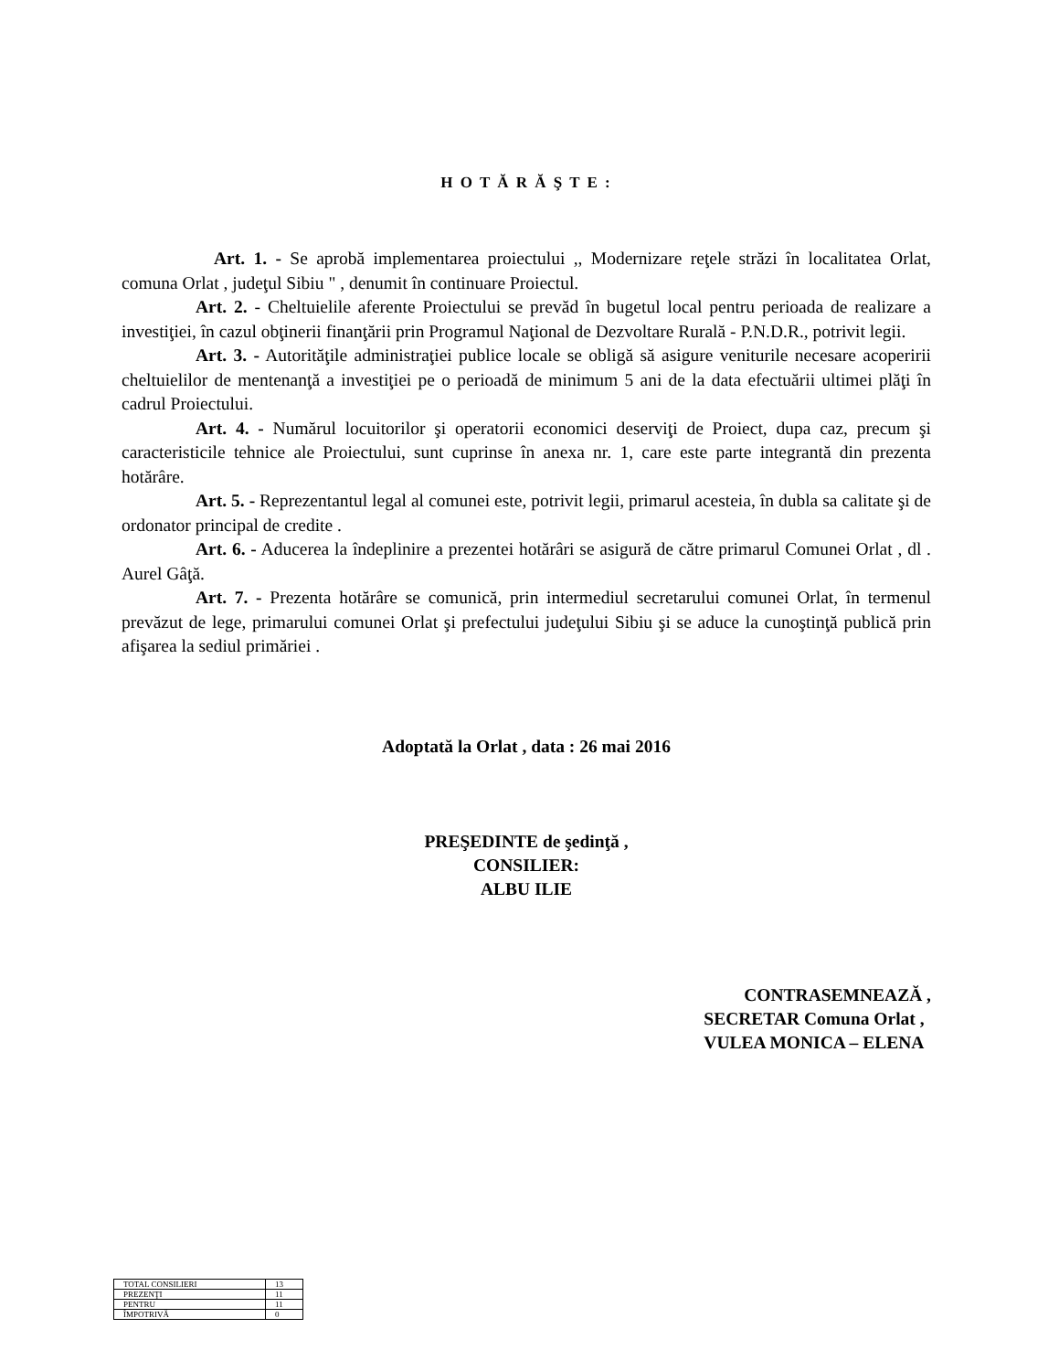H O T Ă R Ă Ş T E :
Art. 1. - Se aprobă implementarea proiectului ,, Modernizare reţele străzi în localitatea Orlat, comuna Orlat , judeţul Sibiu " , denumit în continuare Proiectul.
Art. 2. - Cheltuielile aferente Proiectului se prevăd în bugetul local pentru perioada de realizare a investiţiei, în cazul obţinerii finanţării prin Programul Naţional de Dezvoltare Rurală - P.N.D.R., potrivit legii.
Art. 3. - Autorităţile administraţiei publice locale se obligă să asigure veniturile necesare acoperirii cheltuielilor de mentenanţă a investiţiei pe o perioadă de minimum 5 ani de la data efectuării ultimei plăţi în cadrul Proiectului.
Art. 4. - Numărul locuitorilor şi operatorii economici deserviţi de Proiect, dupa caz, precum şi caracteristicile tehnice ale Proiectului, sunt cuprinse în anexa nr. 1, care este parte integrantă din prezenta hotărâre.
Art. 5. - Reprezentantul legal al comunei este, potrivit legii, primarul acesteia, în dubla sa calitate şi de ordonator principal de credite .
Art. 6. - Aducerea la îndeplinire a prezentei hotărâri se asigură de către primarul Comunei Orlat , dl . Aurel Gâţă.
Art. 7. - Prezenta hotărâre se comunică, prin intermediul secretarului comunei Orlat, în termenul prevăzut de lege, primarului comunei Orlat şi prefectului judeţului Sibiu şi se aduce la cunoştinţă publică prin afişarea la sediul primăriei .
Adoptată la Orlat , data : 26 mai 2016
PREŞEDINTE de şedinţă ,
CONSILIER:
ALBU ILIE
CONTRASEMNEAZĂ ,
SECRETAR Comuna Orlat ,
VULEA MONICA – ELENA
| TOTAL CONSILIERI | 13 |
| PREZENŢI | 11 |
| PENTRU | 11 |
| ÎMPOTRIVĂ | 0 |